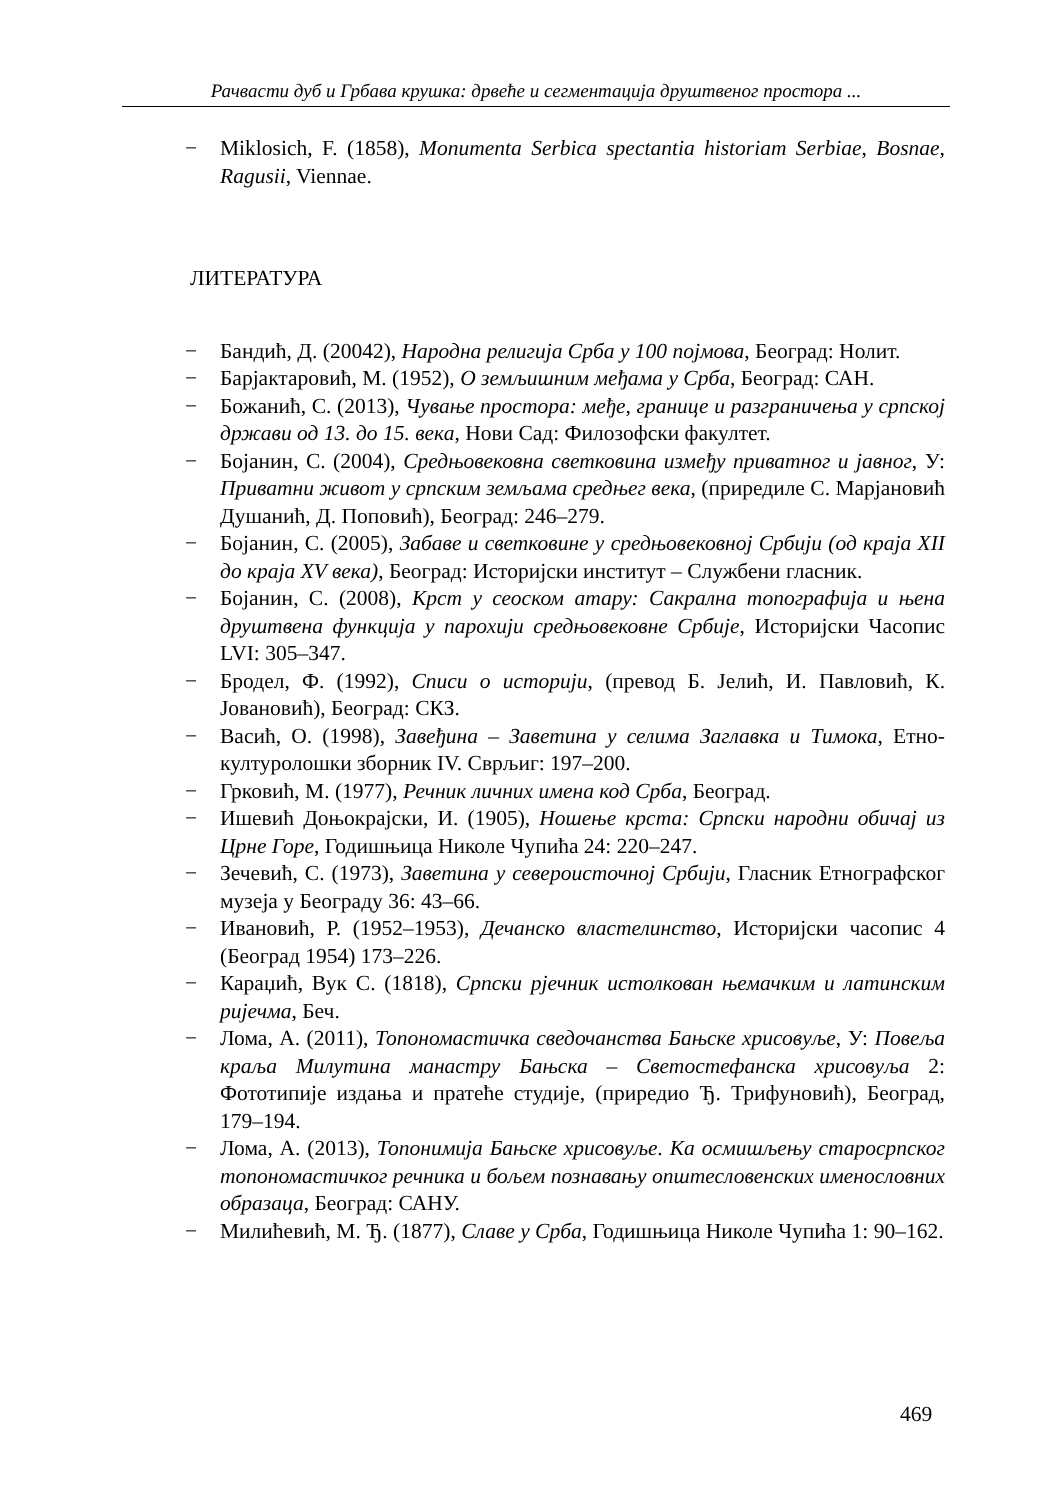Рачвасти дуб и Грбава крушка: дрвеће и сегментација друштвеног простора ...
− Miklosich, F. (1858), Monumenta Serbica spectantia historiam Serbiae, Bosnae, Ragusii, Viennae.
ЛИТЕРАТУРА
− Бандић, Д. (20042), Народна религија Срба у 100 појмова, Београд: Нолит.
− Барјактаровић, М. (1952), О земљишним међама у Срба, Београд: САН.
− Божанић, С. (2013), Чување простора: међе, границе и разграничења у српској држави од 13. до 15. века, Нови Сад: Филозофски факултет.
− Бојанин, С. (2004), Средњовековна светковина између приватног и јавног, У: Приватни живот у српским земљама средњег века, (приредиле С. Марјановић Душанић, Д. Поповић), Београд: 246–279.
− Бојанин, С. (2005), Забаве и светковине у средњовековној Србији (од краја XII до краја XV века), Београд: Историјски институт – Службени гласник.
− Бојанин, С. (2008), Крст у сеоском атару: Сакрална топографија и њена друштвена функција у парохији средњовековне Србије, Историјски Часопис LVI: 305–347.
− Бродел, Ф. (1992), Списи о историји, (превод Б. Јелић, И. Павловић, К. Јовановић), Београд: СКЗ.
− Васић, О. (1998), Завеђина – Заветина у селима Заглавка и Тимока, Етно-културолошки зборник IV. Сврљиг: 197–200.
− Грковић, М. (1977), Речник личних имена код Срба, Београд.
− Ишевић Доњокрајски, И. (1905), Ношење крста: Српски народни обичај из Црне Горе, Годишњица Николе Чупића 24: 220–247.
− Зечевић, С. (1973), Заветина у североисточној Србији, Гласник Етнографског музеја у Београду 36: 43–66.
− Ивановић, Р. (1952–1953), Дечанско властелинство, Историјски часопис 4 (Београд 1954) 173–226.
− Караџић, Вук С. (1818), Српски рјечник истолкован њемачким и латинским ријечма, Беч.
− Лома, А. (2011), Топономастичка сведочанства Бањске хрисовуље, У: Повеља краља Милутина манастру Бањска – Светостефанска хрисовуља 2: Фототипије издања и пратеће студије, (приредио Ђ. Трифуновић), Београд, 179–194.
− Лома, А. (2013), Топонимија Бањске хрисовуље. Ка осмишљењу старосрпског топономастичког речника и бољем познавању општесловенских именословних образаца, Београд: САНУ.
− Милићевић, М. Ђ. (1877), Славе у Срба, Годишњица Николе Чупића 1: 90–162.
469